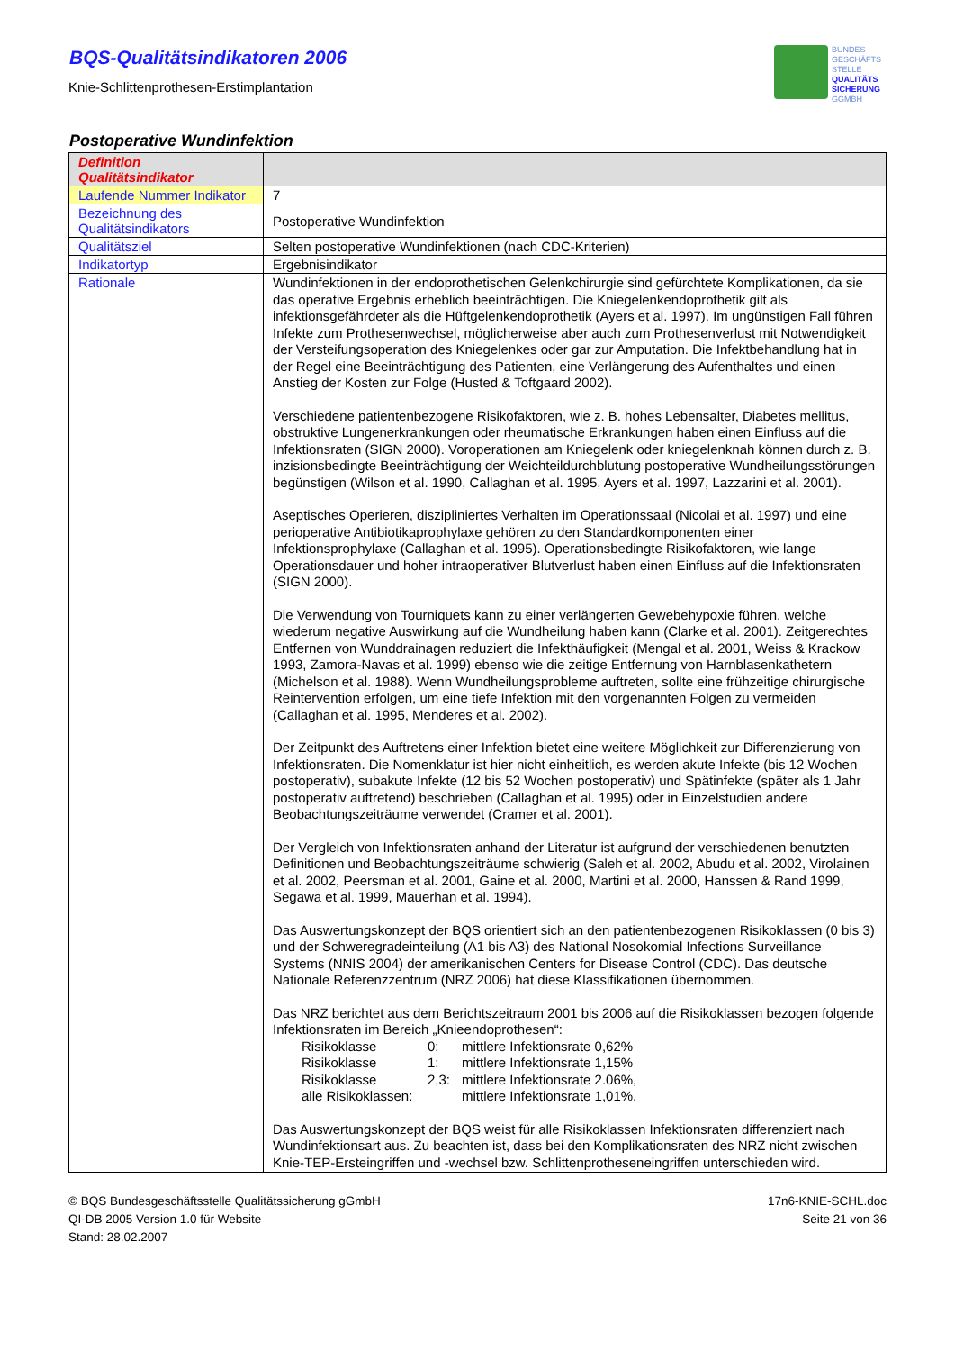BQS-Qualitätsindikatoren 2006
Knie-Schlittenprothesen-Erstimplantation
BUNDES
GESCHÄFTS
STELLE
QUALITÄTS
SICHERUNG
GGMBH
Postoperative Wundinfektion
| Definition Qualitätsindikator | |
| Laufende Nummer Indikator | 7 |
| Bezeichnung des Qualitätsindikators | Postoperative Wundinfektion |
| Qualitätsziel | Selten postoperative Wundinfektionen (nach CDC-Kriterien) |
| Indikatortyp | Ergebnisindikator |
| Rationale | Wundinfektionen in der endoprothetischen Gelenkchirurgie sind gefürchtete Komplikationen, da sie das operative Ergebnis erheblich beeinträchtigen. Die Kniegelenkendoprothetik gilt als infektionsgefährdeter als die Hüftgelenkendoprothetik (Ayers et al. 1997). Im ungünstigen Fall führen Infekte zum Prothesenwechsel, möglicherweise aber auch zum Prothesenverlust mit Notwendigkeit der Versteifungsoperation des Kniegelenkes oder gar zur Amputation. Die Infektbehandlung hat in der Regel eine Beeinträchtigung des Patienten, eine Verlängerung des Aufenthaltes und einen Anstieg der Kosten zur Folge (Husted & Toftgaard 2002). Verschiedene patientenbezogene Risikofaktoren, wie z. B. hohes Lebensalter, Diabetes mellitus, obstruktive Lungenerkrankungen oder rheumatische Erkrankungen haben einen Einfluss auf die Infektionsraten (SIGN 2000). Voroperationen am Kniegelenk oder kniegelenknah können durch z. B. inzisionsbedingte Beeinträchtigung der Weichteildurchblutung postoperative Wundheilungsstörungen begünstigen (Wilson et al. 1990, Callaghan et al. 1995, Ayers et al. 1997, Lazzarini et al. 2001). Aseptisches Operieren, diszipliniertes Verhalten im Operationssaal (Nicolai et al. 1997) und eine perioperative Antibiotikaprophylaxe gehören zu den Standardkomponenten einer Infektionsprophylaxe (Callaghan et al. 1995). Operationsbedingte Risikofaktoren, wie lange Operationsdauer und hoher intraoperativer Blutverlust haben einen Einfluss auf die Infektionsraten (SIGN 2000). Die Verwendung von Tourniquets kann zu einer verlängerten Gewebehypoxie führen, welche wiederum negative Auswirkung auf die Wundheilung haben kann (Clarke et al. 2001). Zeitgerechtes Entfernen von Wunddrainagen reduziert die Infekthäufigkeit (Mengal et al. 2001, Weiss & Krackow 1993, Zamora-Navas et al. 1999) ebenso wie die zeitige Entfernung von Harnblasenkathetern (Michelson et al. 1988). Wenn Wundheilungsprobleme auftreten, sollte eine frühzeitige chirurgische Reintervention erfolgen, um eine tiefe Infektion mit den vorgenannten Folgen zu vermeiden (Callaghan et al. 1995, Menderes et al. 2002). Der Zeitpunkt des Auftretens einer Infektion bietet eine weitere Möglichkeit zur Differenzierung von Infektionsraten. Die Nomenklatur ist hier nicht einheitlich, es werden akute Infekte (bis 12 Wochen postoperativ), subakute Infekte (12 bis 52 Wochen postoperativ) und Spätinfekte (später als 1 Jahr postoperativ auftretend) beschrieben (Callaghan et al. 1995) oder in Einzelstudien andere Beobachtungszeiträume verwendet (Cramer et al. 2001). Der Vergleich von Infektionsraten anhand der Literatur ist aufgrund der verschiedenen benutzten Definitionen und Beobachtungszeiträume schwierig (Saleh et al. 2002, Abudu et al. 2002, Virolainen et al. 2002, Peersman et al. 2001, Gaine et al. 2000, Martini et al. 2000, Hanssen & Rand 1999, Segawa et al. 1999, Mauerhan et al. 1994). Das Auswertungskonzept der BQS orientiert sich an den patientenbezogenen Risikoklassen (0 bis 3) und der Schweregradeinteilung (A1 bis A3) des National Nosokomial Infections Surveillance Systems (NNIS 2004) der amerikanischen Centers for Disease Control (CDC). Das deutsche Nationale Referenzzentrum (NRZ 2006) hat diese Klassifikationen übernommen. Das NRZ berichtet aus dem Berichtszeitraum 2001 bis 2006 auf die Risikoklassen bezogen folgende Infektionsraten im Bereich „Knieendoprothesen“: / Risikoklasse / 0: / mittlere Infektionsrate 0,62% / / Risikoklasse / 1: / mittlere Infektionsrate 1,15% / / Risikoklasse / 2,3: / mittlere Infektionsrate 2.06%, / / alle Risikoklassen: / / mittlere Infektionsrate 1,01%. / Das Auswertungskonzept der BQS weist für alle Risikoklassen Infektionsraten differenziert nach Wundinfektionsart aus. Zu beachten ist, dass bei den Komplikationsraten des NRZ nicht zwischen Knie-TEP-Ersteingriffen und -wechsel bzw. Schlittenprotheseneingriffen unterschieden wird. |
© BQS Bundesgeschäftsstelle Qualitätssicherung gGmbH
QI-DB 2005 Version 1.0 für Website
Stand: 28.02.2007
17n6-KNIE-SCHL.doc
Seite 21 von 36